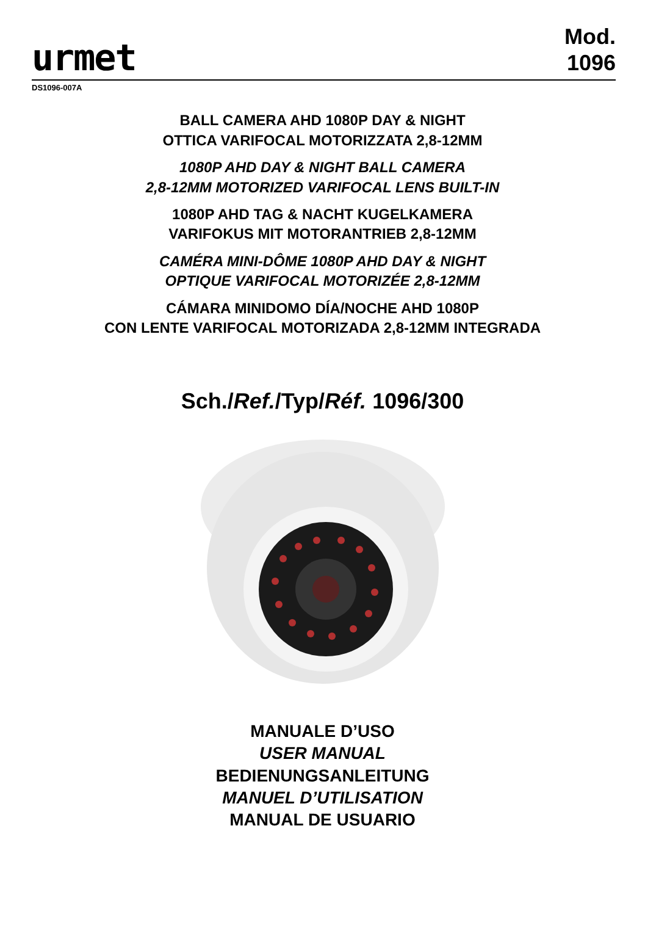urmet
Mod.
1096
DS1096-007A
BALL CAMERA AHD 1080P DAY & NIGHT
OTTICA VARIFOCAL MOTORIZZATA 2,8-12MM
1080P AHD DAY & NIGHT BALL CAMERA
2,8-12MM MOTORIZED VARIFOCAL LENS BUILT-IN
1080P AHD TAG & NACHT KUGELKAMERA
VARIFOKUS MIT MOTORANTRIEB 2,8-12MM
CAMÉRA MINI-DÔME 1080P AHD DAY & NIGHT
OPTIQUE VARIFOCAL MOTORIZÉE 2,8-12MM
CÁMARA MINIDOMO DÍA/NOCHE AHD 1080P
CON LENTE VARIFOCAL MOTORIZADA 2,8-12MM INTEGRADA
Sch./Ref./Typ/Réf. 1096/300
MANUALE D’USO
USER MANUAL
BEDIENUNGSANLEITUNG
MANUEL D’UTILISATION
MANUAL DE USUARIO